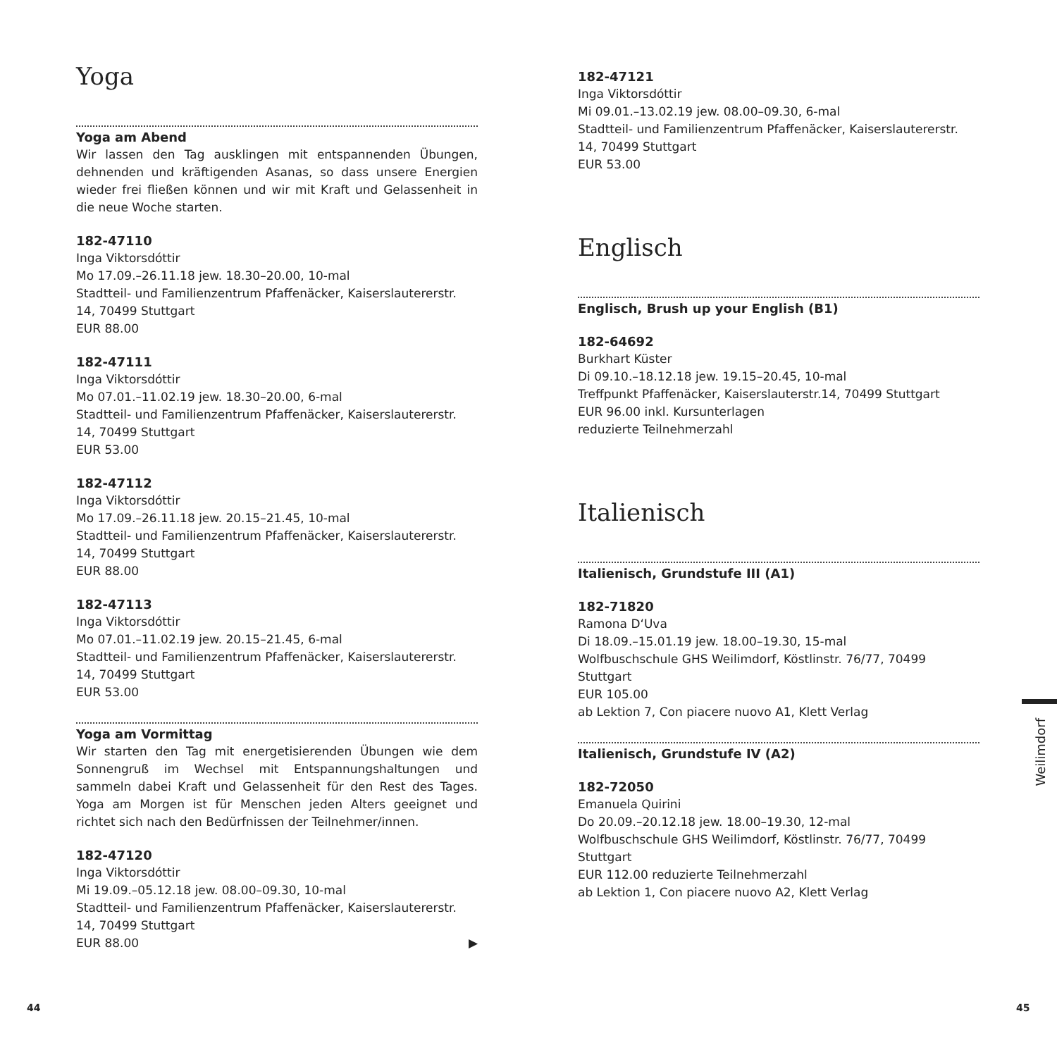Yoga
Yoga am Abend
Wir lassen den Tag ausklingen mit entspannenden Übungen, dehnenden und kräftigenden Asanas, so dass unsere Energien wieder frei fließen können und wir mit Kraft und Gelassenheit in die neue Woche starten.
182-47110
Inga Viktorsdóttir
Mo 17.09.–26.11.18 jew. 18.30–20.00, 10-mal
Stadtteil- und Familienzentrum Pfaffenäcker, Kaiserslauterer­str. 14, 70499 Stuttgart
EUR 88.00
182-47111
Inga Viktorsdóttir
Mo 07.01.–11.02.19 jew. 18.30–20.00, 6-mal
Stadtteil- und Familienzentrum Pfaffenäcker, Kaiserslauterer­str. 14, 70499 Stuttgart
EUR 53.00
182-47112
Inga Viktorsdóttir
Mo 17.09.–26.11.18 jew. 20.15–21.45, 10-mal
Stadtteil- und Familienzentrum Pfaffenäcker, Kaiserslauterer­str. 14, 70499 Stuttgart
EUR 88.00
182-47113
Inga Viktorsdóttir
Mo 07.01.–11.02.19 jew. 20.15–21.45, 6-mal
Stadtteil- und Familienzentrum Pfaffenäcker, Kaiserslauterer­str. 14, 70499 Stuttgart
EUR 53.00
Yoga am Vormittag
Wir starten den Tag mit energetisierenden Übungen wie dem Sonnengruß im Wechsel mit Entspannungshaltungen und sammeln dabei Kraft und Gelassenheit für den Rest des Tages. Yoga am Morgen ist für Menschen jeden Alters geeignet und richtet sich nach den Bedürfnissen der Teilnehmer/innen.
182-47120
Inga Viktorsdóttir
Mi 19.09.–05.12.18 jew. 08.00–09.30, 10-mal
Stadtteil- und Familienzentrum Pfaffenäcker, Kaiserslauterer­str. 14, 70499 Stuttgart
EUR 88.00 ▶
182-47121
Inga Viktorsdóttir
Mi 09.01.–13.02.19 jew. 08.00–09.30, 6-mal
Stadtteil- und Familienzentrum Pfaffenäcker, Kaiserslauterer­str. 14, 70499 Stuttgart
EUR 53.00
Englisch
Englisch, Brush up your English (B1)
182-64692
Burkhart Küster
Di 09.10.–18.12.18 jew. 19.15–20.45, 10-mal
Treffpunkt Pfaffenäcker, Kaiserslauterstr.14, 70499 Stuttgart
EUR 96.00 inkl. Kursunterlagen
reduzierte Teilnehmerzahl
Italienisch
Italienisch, Grundstufe III (A1)
182-71820
Ramona D‘Uva
Di 18.09.–15.01.19 jew. 18.00–19.30, 15-mal
Wolfbuschschule GHS Weilimdorf, Köstlinstr. 76/77, 70499 Stuttgart
EUR 105.00
ab Lektion 7, Con piacere nuovo A1, Klett Verlag
Italienisch, Grundstufe IV (A2)
182-72050
Emanuela Quirini
Do 20.09.–20.12.18 jew. 18.00–19.30, 12-mal
Wolfbuschschule GHS Weilimdorf, Köstlinstr. 76/77, 70499 Stuttgart
EUR 112.00 reduzierte Teilnehmerzahl
ab Lektion 1, Con piacere nuovo A2, Klett Verlag
Weilimdorf
44 45